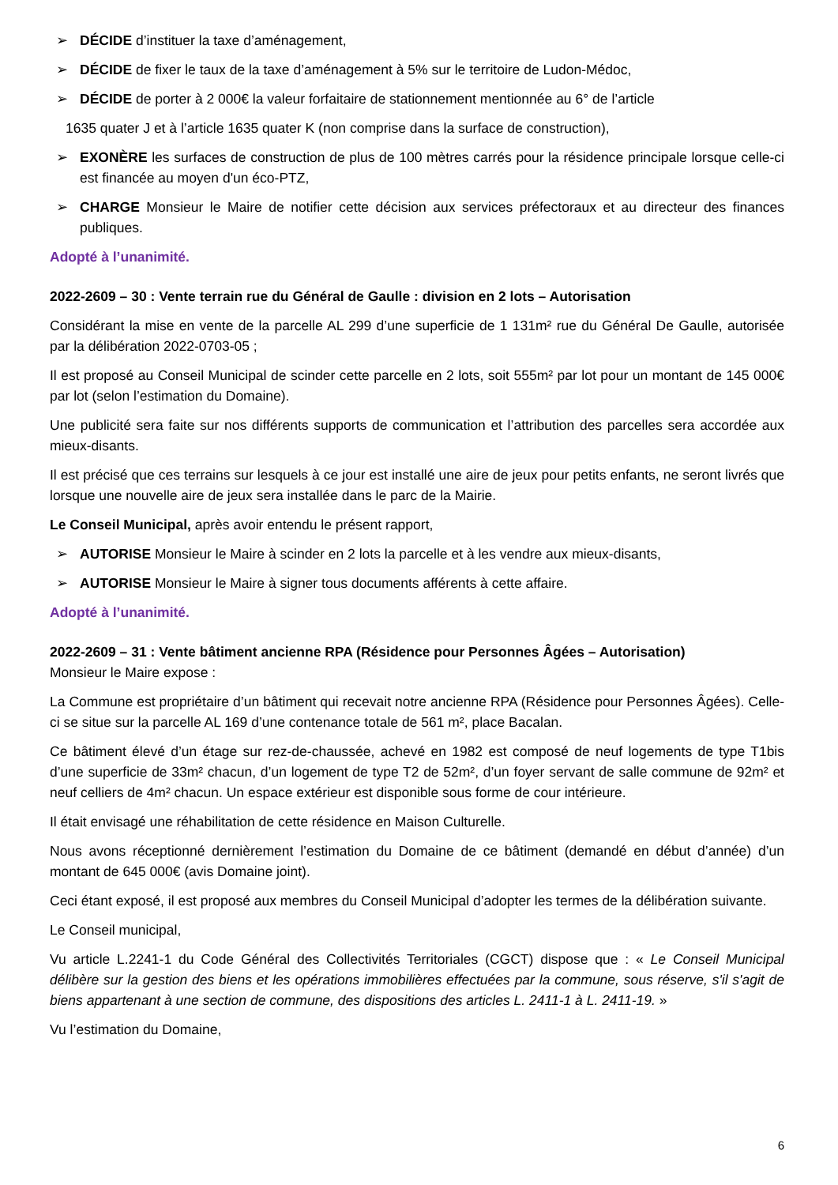➢ DÉCIDE d’instituer la taxe d’aménagement,
➢ DÉCIDE de fixer le taux de la taxe d’aménagement à 5% sur le territoire de Ludon-Médoc,
➢ DÉCIDE de porter à 2 000€ la valeur forfaitaire de stationnement mentionnée au 6° de l’article
1635 quater J et à l’article 1635 quater K (non comprise dans la surface de construction),
➢ EXONÈRE les surfaces de construction de plus de 100 mètres carrés pour la résidence principale lorsque celle-ci est financée au moyen d'un éco-PTZ,
➢ CHARGE Monsieur le Maire de notifier cette décision aux services préfectoraux et au directeur des finances publiques.
Adopté à l’unanimité.
2022-2609 – 30 : Vente terrain rue du Général de Gaulle : division en 2 lots – Autorisation
Considérant la mise en vente de la parcelle AL 299 d’une superficie de 1 131m² rue du Général De Gaulle, autorisée par la délibération 2022-0703-05 ;
Il est proposé au Conseil Municipal de scinder cette parcelle en 2 lots, soit 555m² par lot pour un montant de 145 000€ par lot (selon l’estimation du Domaine).
Une publicité sera faite sur nos différents supports de communication et l’attribution des parcelles sera accordée aux mieux-disants.
Il est précisé que ces terrains sur lesquels à ce jour est installé une aire de jeux pour petits enfants, ne seront livrés que lorsque une nouvelle aire de jeux sera installée dans le parc de la Mairie.
Le Conseil Municipal, après avoir entendu le présent rapport,
➢ AUTORISE Monsieur le Maire à scinder en 2 lots la parcelle et à les vendre aux mieux-disants,
➢ AUTORISE Monsieur le Maire à signer tous documents afférents à cette affaire.
Adopté à l’unanimité.
2022-2609 – 31 : Vente bâtiment ancienne RPA (Résidence pour Personnes Âgées – Autorisation)
Monsieur le Maire expose :
La Commune est propriétaire d’un bâtiment qui recevait notre ancienne RPA (Résidence pour Personnes Âgées). Celle-ci se situe sur la parcelle AL 169 d’une contenance totale de 561 m², place Bacalan.
Ce bâtiment élevé d’un étage sur rez-de-chaussée, achevé en 1982 est composé de neuf logements de type T1bis d’une superficie de 33m² chacun, d’un logement de type T2 de 52m², d’un foyer servant de salle commune de 92m² et neuf celliers de 4m² chacun. Un espace extérieur est disponible sous forme de cour intérieure.
Il était envisagé une réhabilitation de cette résidence en Maison Culturelle.
Nous avons réceptionné dernièrement l’estimation du Domaine de ce bâtiment (demandé en début d’année) d’un montant de 645 000€ (avis Domaine joint).
Ceci étant exposé, il est proposé aux membres du Conseil Municipal d’adopter les termes de la délibération suivante.
Le Conseil municipal,
Vu article L.2241-1 du Code Général des Collectivités Territoriales (CGCT) dispose que : « Le Conseil Municipal délibère sur la gestion des biens et les opérations immobilières effectuées par la commune, sous réserve, s'il s'agit de biens appartenant à une section de commune, des dispositions des articles L. 2411-1 à L. 2411-19. »
Vu l’estimation du Domaine,
6